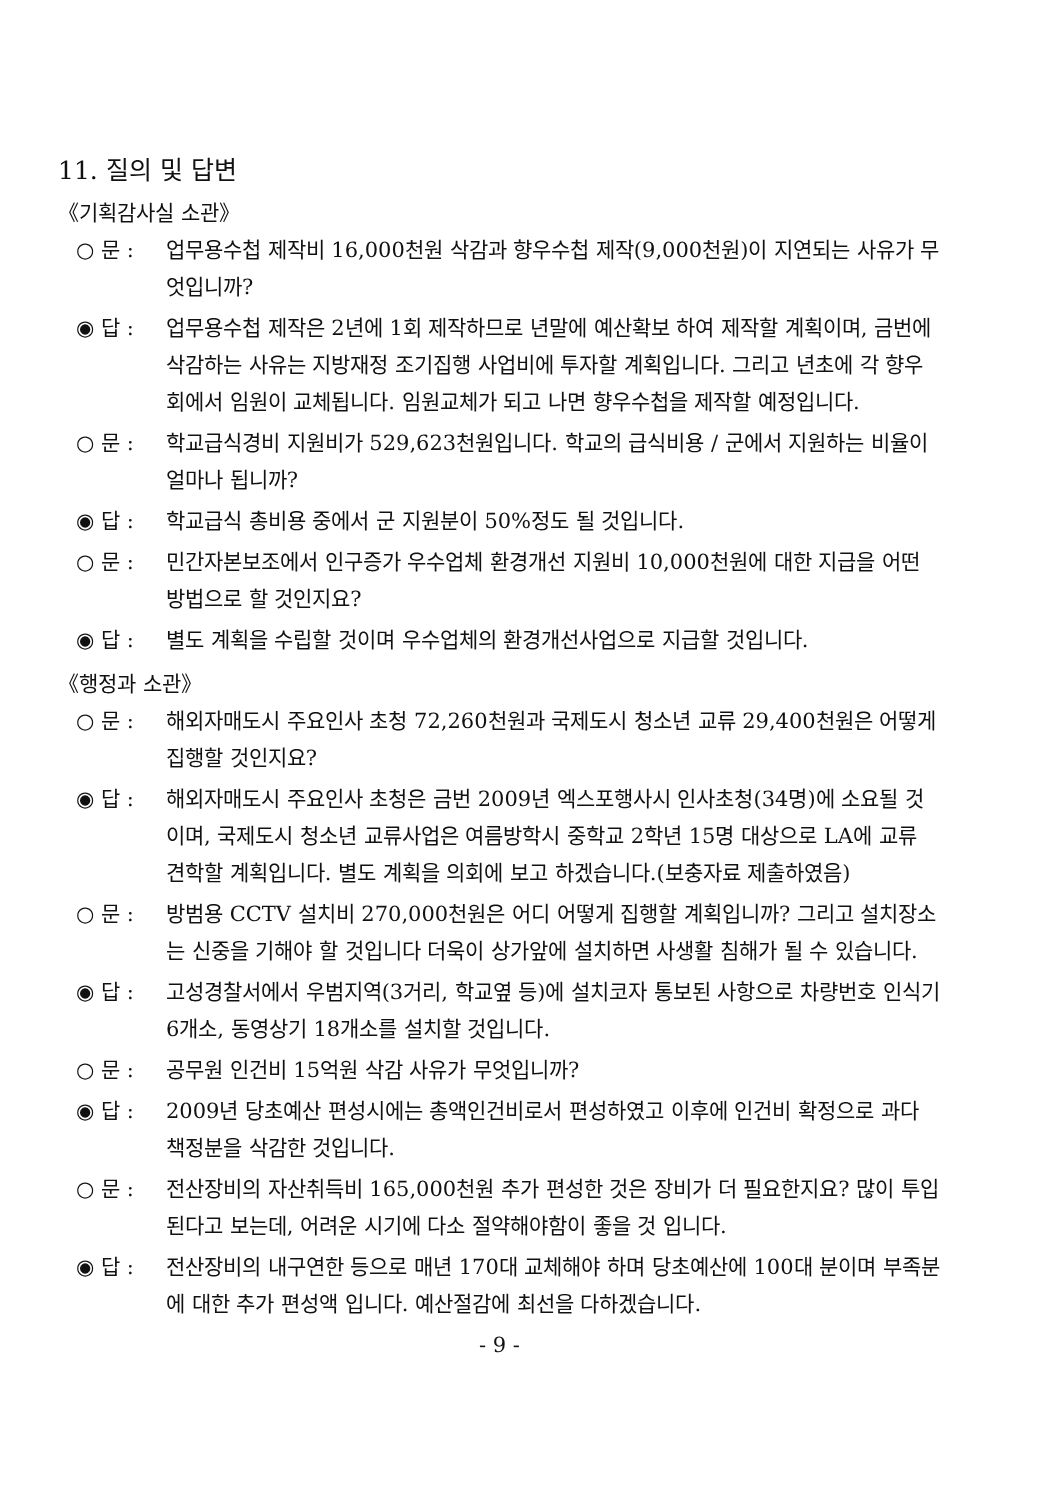11. 질의 및 답변
《기획감사실 소관》
○ 문 : 업무용수첩 제작비 16,000천원 삭감과 향우수첩 제작(9,000천원)이 지연되는 사유가 무엇입니까?
◉ 답 : 업무용수첩 제작은 2년에 1회 제작하므로 년말에 예산확보 하여 제작할 계획이며, 금번에 삭감하는 사유는 지방재정 조기집행 사업비에 투자할 계획입니다. 그리고 년초에 각 향우회에서 임원이 교체됩니다. 임원교체가 되고 나면 향우수첩을 제작할 예정입니다.
○ 문 : 학교급식경비 지원비가 529,623천원입니다. 학교의 급식비용 / 군에서 지원하는 비율이 얼마나 됩니까?
◉ 답 : 학교급식 총비용 중에서 군 지원분이 50%정도 될 것입니다.
○ 문 : 민간자본보조에서 인구증가 우수업체 환경개선 지원비 10,000천원에 대한 지급을 어떤 방법으로 할 것인지요?
◉ 답 : 별도 계획을 수립할 것이며 우수업체의 환경개선사업으로 지급할 것입니다.
《행정과 소관》
○ 문 : 해외자매도시 주요인사 초청 72,260천원과 국제도시 청소년 교류 29,400천원은 어떻게 집행할 것인지요?
◉ 답 : 해외자매도시 주요인사 초청은 금번 2009년 엑스포행사시 인사초청(34명)에 소요될 것이며, 국제도시 청소년 교류사업은 여름방학시 중학교 2학년 15명 대상으로 LA에 교류 견학할 계획입니다. 별도 계획을 의회에 보고 하겠습니다.(보충자료 제출하였음)
○ 문 : 방범용 CCTV 설치비 270,000천원은 어디 어떻게 집행할 계획입니까? 그리고 설치장소는 신중을 기해야 할 것입니다 더욱이 상가앞에 설치하면 사생활 침해가 될 수 있습니다.
◉ 답 : 고성경찰서에서 우범지역(3거리, 학교옆 등)에 설치코자 통보된 사항으로 차량번호 인식기 6개소, 동영상기 18개소를 설치할 것입니다.
○ 문 : 공무원 인건비 15억원 삭감 사유가 무엇입니까?
◉ 답 : 2009년 당초예산 편성시에는 총액인건비로서 편성하였고 이후에 인건비 확정으로 과다 책정분을 삭감한 것입니다.
○ 문 : 전산장비의 자산취득비 165,000천원 추가 편성한 것은 장비가 더 필요한지요? 많이 투입된다고 보는데, 어려운 시기에 다소 절약해야함이 좋을 것 입니다.
◉ 답 : 전산장비의 내구연한 등으로 매년 170대 교체해야 하며 당초예산에 100대 분이며 부족분에 대한 추가 편성액 입니다. 예산절감에 최선을 다하겠습니다.
- 9 -